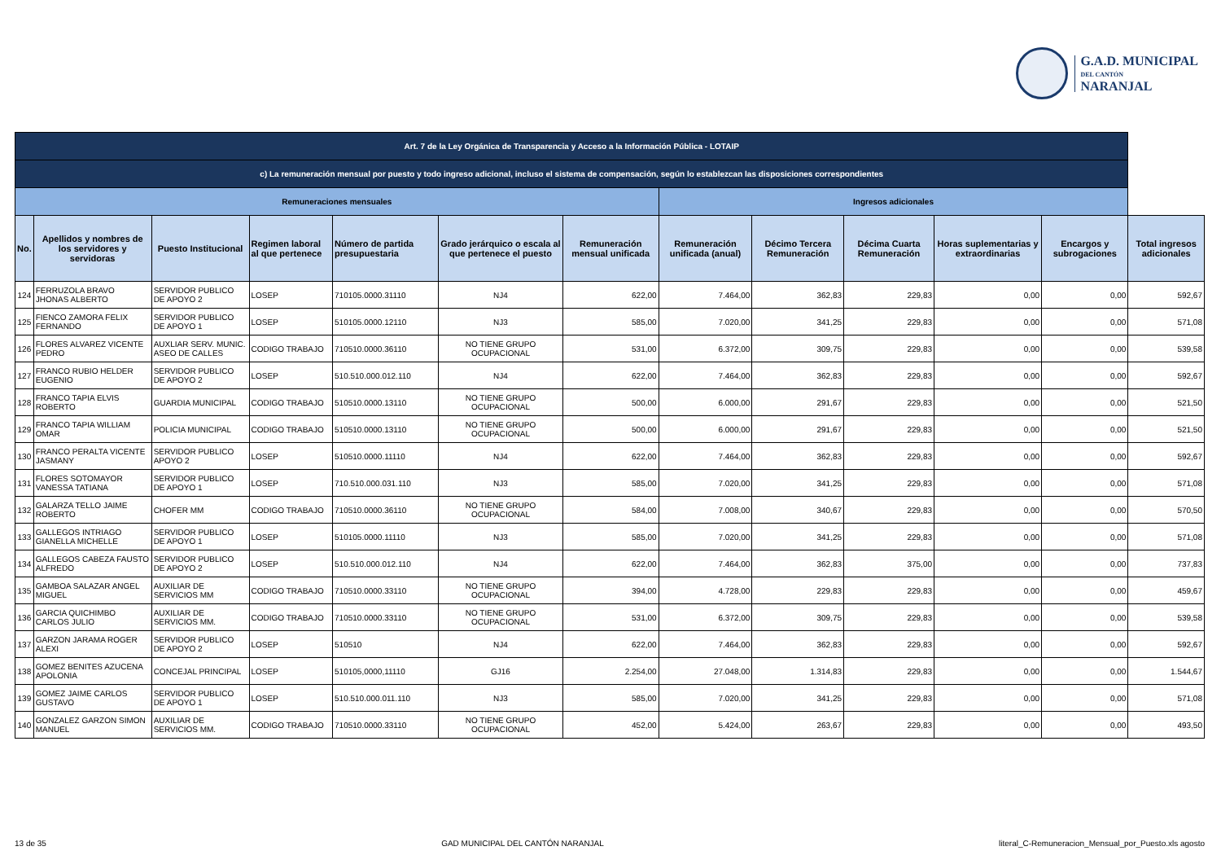G.A.D. MUNICIPAL
DEL CANTÓN
NARANJAL
| Art. 7 de la Ley Orgánica de Transparencia y Acceso a la Información Pública - LOTAIP | | | | | | | | | | | | |
| c) La remuneración mensual por puesto y todo ingreso adicional, incluso el sistema de compensación, según lo establezcan las disposiciones correspondientes | | | | | | | | | | | | |
| Remuneraciones mensuales | | | | | | | Ingresos adicionales | | | | | |
| No. | Apellidos y nombres de los servidores y servidoras | Puesto Institucional | Regimen laboral al que pertenece | Número de partida presupuestaria | Grado jerárquico o escala al que pertenece el puesto | Remuneración mensual unificada | Remuneración unificada (anual) | Décimo Tercera Remuneración | Décima Cuarta Remuneración | Horas suplementarias y extraordinarias | Encargos y subrogaciones | Total ingresos adicionales |
| 124 | FERRUZOLA BRAVO JHONAS ALBERTO | SERVIDOR PUBLICO DE APOYO 2 | LOSEP | 710105.0000.31110 | NJ4 | 622,00 | 7.464,00 | 362,83 | 229,83 | 0,00 | 0,00 | 592,67 |
| 125 | FIENCO ZAMORA FELIX FERNANDO | SERVIDOR PUBLICO DE APOYO 1 | LOSEP | 510105.0000.12110 | NJ3 | 585,00 | 7.020,00 | 341,25 | 229,83 | 0,00 | 0,00 | 571,08 |
| 126 | FLORES ALVAREZ VICENTE PEDRO | AUXLIAR SERV. MUNIC. ASEO DE CALLES | CODIGO TRABAJO | 710510.0000.36110 | NO TIENE GRUPO OCUPACIONAL | 531,00 | 6.372,00 | 309,75 | 229,83 | 0,00 | 0,00 | 539,58 |
| 127 | FRANCO RUBIO HELDER EUGENIO | SERVIDOR PUBLICO DE APOYO 2 | LOSEP | 510.510.000.012.110 | NJ4 | 622,00 | 7.464,00 | 362,83 | 229,83 | 0,00 | 0,00 | 592,67 |
| 128 | FRANCO TAPIA ELVIS ROBERTO | GUARDIA MUNICIPAL | CODIGO TRABAJO | 510510.0000.13110 | NO TIENE GRUPO OCUPACIONAL | 500,00 | 6.000,00 | 291,67 | 229,83 | 0,00 | 0,00 | 521,50 |
| 129 | FRANCO TAPIA WILLIAM OMAR | POLICIA MUNICIPAL | CODIGO TRABAJO | 510510.0000.13110 | NO TIENE GRUPO OCUPACIONAL | 500,00 | 6.000,00 | 291,67 | 229,83 | 0,00 | 0,00 | 521,50 |
| 130 | FRANCO PERALTA VICENTE JASMANY | SERVIDOR PUBLICO APOYO 2 | LOSEP | 510510.0000.11110 | NJ4 | 622,00 | 7.464,00 | 362,83 | 229,83 | 0,00 | 0,00 | 592,67 |
| 131 | FLORES SOTOMAYOR VANESSA TATIANA | SERVIDOR PUBLICO DE APOYO 1 | LOSEP | 710.510.000.031.110 | NJ3 | 585,00 | 7.020,00 | 341,25 | 229,83 | 0,00 | 0,00 | 571,08 |
| 132 | GALARZA TELLO JAIME ROBERTO | CHOFER MM | CODIGO TRABAJO | 710510.0000.36110 | NO TIENE GRUPO OCUPACIONAL | 584,00 | 7.008,00 | 340,67 | 229,83 | 0,00 | 0,00 | 570,50 |
| 133 | GALLEGOS INTRIAGO GIANELLA MICHELLE | SERVIDOR PUBLICO DE APOYO 1 | LOSEP | 510105.0000.11110 | NJ3 | 585,00 | 7.020,00 | 341,25 | 229,83 | 0,00 | 0,00 | 571,08 |
| 134 | GALLEGOS CABEZA FAUSTO ALFREDO | SERVIDOR PUBLICO DE APOYO 2 | LOSEP | 510.510.000.012.110 | NJ4 | 622,00 | 7.464,00 | 362,83 | 375,00 | 0,00 | 0,00 | 737,83 |
| 135 | GAMBOA SALAZAR ANGEL MIGUEL | AUXILIAR DE SERVICIOS MM | CODIGO TRABAJO | 710510.0000.33110 | NO TIENE GRUPO OCUPACIONAL | 394,00 | 4.728,00 | 229,83 | 229,83 | 0,00 | 0,00 | 459,67 |
| 136 | GARCIA QUICHIMBO CARLOS JULIO | AUXILIAR DE SERVICIOS MM. | CODIGO TRABAJO | 710510.0000.33110 | NO TIENE GRUPO OCUPACIONAL | 531,00 | 6.372,00 | 309,75 | 229,83 | 0,00 | 0,00 | 539,58 |
| 137 | GARZON JARAMA ROGER ALEXI | SERVIDOR PUBLICO DE APOYO 2 | LOSEP | 510510 | NJ4 | 622,00 | 7.464,00 | 362,83 | 229,83 | 0,00 | 0,00 | 592,67 |
| 138 | GOMEZ BENITES AZUCENA APOLONIA | CONCEJAL PRINCIPAL | LOSEP | 510105,0000,11110 | GJ16 | 2.254,00 | 27.048,00 | 1.314,83 | 229,83 | 0,00 | 0,00 | 1.544,67 |
| 139 | GOMEZ JAIME CARLOS GUSTAVO | SERVIDOR PUBLICO DE APOYO 1 | LOSEP | 510.510.000.011.110 | NJ3 | 585,00 | 7.020,00 | 341,25 | 229,83 | 0,00 | 0,00 | 571,08 |
| 140 | GONZALEZ GARZON SIMON MANUEL | AUXILIAR DE SERVICIOS MM. | CODIGO TRABAJO | 710510.0000.33110 | NO TIENE GRUPO OCUPACIONAL | 452,00 | 5.424,00 | 263,67 | 229,83 | 0,00 | 0,00 | 493,50 |
13 de 35 GAD MUNICIPAL DEL CANTÓN NARANJAL literal_C-Remuneracion_Mensual_por_Puesto.xls agosto